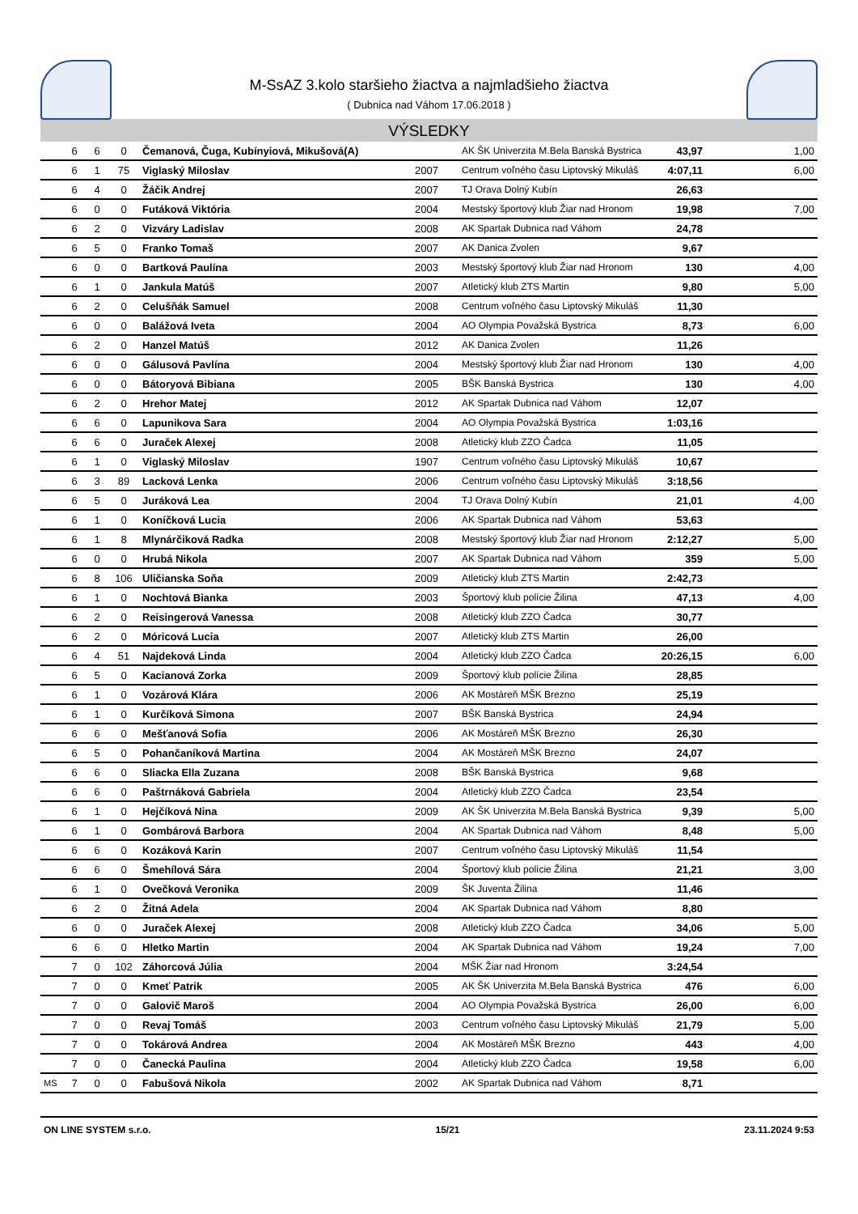M-SsAZ 3.kolo staršieho žiactva a najmladšieho žiactva
( Dubnica nad Váhom 17.06.2018 )
VÝSLEDKY
| | 6 | 6 | 0 | Čemanová, Čuga, Kubínyiová, Mikušová(A) | | AK ŠK Univerzita M.Bela Banská Bystrica | 43,97 | 1,00 |
| | 6 | 1 | 75 | Viglaský Miloslav | 2007 | Centrum voľného času Liptovský Mikuláš | 4:07,11 | 6,00 |
| | 6 | 4 | 0 | Žáčik Andrej | 2007 | TJ Orava Dolný Kubín | 26,63 | |
| | 6 | 0 | 0 | Futáková Viktória | 2004 | Mestský športový klub Žiar nad Hronom | 19,98 | 7,00 |
| | 6 | 2 | 0 | Vizváry Ladislav | 2008 | AK Spartak Dubnica nad Váhom | 24,78 | |
| | 6 | 5 | 0 | Franko Tomaš | 2007 | AK Danica Zvolen | 9,67 | |
| | 6 | 0 | 0 | Bartková Paulína | 2003 | Mestský športový klub Žiar nad Hronom | 130 | 4,00 |
| | 6 | 1 | 0 | Jankula Matúš | 2007 | Atletický klub ZTS Martin | 9,80 | 5,00 |
| | 6 | 2 | 0 | Celušňák Samuel | 2008 | Centrum voľného času Liptovský Mikuláš | 11,30 | |
| | 6 | 0 | 0 | Balážová Iveta | 2004 | AO Olympia Považská Bystrica | 8,73 | 6,00 |
| | 6 | 2 | 0 | Hanzel Matúš | 2012 | AK Danica Zvolen | 11,26 | |
| | 6 | 0 | 0 | Gálusová Pavlína | 2004 | Mestský športový klub Žiar nad Hronom | 130 | 4,00 |
| | 6 | 0 | 0 | Bátoryová Bibiana | 2005 | BŠK Banská Bystrica | 130 | 4,00 |
| | 6 | 2 | 0 | Hrehor Matej | 2012 | AK Spartak Dubnica nad Váhom | 12,07 | |
| | 6 | 6 | 0 | Lapunikova Sara | 2004 | AO Olympia Považská Bystrica | 1:03,16 | |
| | 6 | 6 | 0 | Juraček Alexej | 2008 | Atletický klub ZZO Čadca | 11,05 | |
| | 6 | 1 | 0 | Viglaský Miloslav | 1907 | Centrum voľného času Liptovský Mikuláš | 10,67 | |
| | 6 | 3 | 89 | Lacková Lenka | 2006 | Centrum voľného času Liptovský Mikuláš | 3:18,56 | |
| | 6 | 5 | 0 | Juráková Lea | 2004 | TJ Orava Dolný Kubín | 21,01 | 4,00 |
| | 6 | 1 | 0 | Koníčková Lucia | 2006 | AK Spartak Dubnica nad Váhom | 53,63 | |
| | 6 | 1 | 8 | Mlynárčiková Radka | 2008 | Mestský športový klub Žiar nad Hronom | 2:12,27 | 5,00 |
| | 6 | 0 | 0 | Hrubá Nikola | 2007 | AK Spartak Dubnica nad Váhom | 359 | 5,00 |
| | 6 | 8 | 106 | Uličianska Soňa | 2009 | Atletický klub ZTS Martin | 2:42,73 | |
| | 6 | 1 | 0 | Nochtová Bianka | 2003 | Športový klub polície Žilina | 47,13 | 4,00 |
| | 6 | 2 | 0 | Reisingerová Vanessa | 2008 | Atletický klub ZZO Čadca | 30,77 | |
| | 6 | 2 | 0 | Móricová Lucia | 2007 | Atletický klub ZTS Martin | 26,00 | |
| | 6 | 4 | 51 | Najdeková Linda | 2004 | Atletický klub ZZO Čadca | 20:26,15 | 6,00 |
| | 6 | 5 | 0 | Kacianová Zorka | 2009 | Športový klub polície Žilina | 28,85 | |
| | 6 | 1 | 0 | Vozárová Klára | 2006 | AK Mostáreň MŠK Brezno | 25,19 | |
| | 6 | 1 | 0 | Kurčíková Simona | 2007 | BŠK Banská Bystrica | 24,94 | |
| | 6 | 6 | 0 | Mešťanová Sofia | 2006 | AK Mostáreň MŠK Brezno | 26,30 | |
| | 6 | 5 | 0 | Pohančaníková Martina | 2004 | AK Mostáreň MŠK Brezno | 24,07 | |
| | 6 | 6 | 0 | Sliacka Ella Zuzana | 2008 | BŠK Banská Bystrica | 9,68 | |
| | 6 | 6 | 0 | Paštrnáková Gabriela | 2004 | Atletický klub ZZO Čadca | 23,54 | |
| | 6 | 1 | 0 | Hejčíková Nina | 2009 | AK ŠK Univerzita M.Bela Banská Bystrica | 9,39 | 5,00 |
| | 6 | 1 | 0 | Gombárová Barbora | 2004 | AK Spartak Dubnica nad Váhom | 8,48 | 5,00 |
| | 6 | 6 | 0 | Kozáková Karin | 2007 | Centrum voľného času Liptovský Mikuláš | 11,54 | |
| | 6 | 6 | 0 | Šmehílová Sára | 2004 | Športový klub polície Žilina | 21,21 | 3,00 |
| | 6 | 1 | 0 | Ovečková Veronika | 2009 | ŠK Juventa Žilina | 11,46 | |
| | 6 | 2 | 0 | Žitná Adela | 2004 | AK Spartak Dubnica nad Váhom | 8,80 | |
| | 6 | 0 | 0 | Juraček Alexej | 2008 | Atletický klub ZZO Čadca | 34,06 | 5,00 |
| | 6 | 6 | 0 | Hletko Martin | 2004 | AK Spartak Dubnica nad Váhom | 19,24 | 7,00 |
| | 7 | 0 | 102 | Záhorcová Júlia | 2004 | MŠK Žiar nad Hronom | 3:24,54 | |
| | 7 | 0 | 0 | Kmeť Patrik | 2005 | AK ŠK Univerzita M.Bela Banská Bystrica | 476 | 6,00 |
| | 7 | 0 | 0 | Galovič Maroš | 2004 | AO Olympia Považská Bystrica | 26,00 | 6,00 |
| | 7 | 0 | 0 | Revaj Tomáš | 2003 | Centrum voľného času Liptovský Mikuláš | 21,79 | 5,00 |
| | 7 | 0 | 0 | Tokárová Andrea | 2004 | AK Mostáreň MŠK Brezno | 443 | 4,00 |
| | 7 | 0 | 0 | Čanecká Paulina | 2004 | Atletický klub ZZO Čadca | 19,58 | 6,00 |
| MS | 7 | 0 | 0 | Fabušová Nikola | 2002 | AK Spartak Dubnica nad Váhom | 8,71 | |
ON LINE SYSTEM s.r.o. 15/21 23.11.2024 9:53